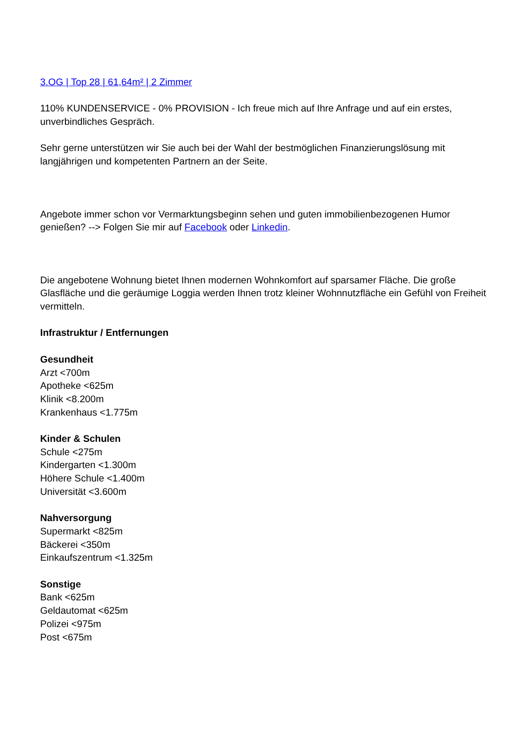3.OG | Top 28 | 61,64m² | 2 Zimmer
110% KUNDENSERVICE - 0% PROVISION - Ich freue mich auf Ihre Anfrage und auf ein erstes, unverbindliches Gespräch.
Sehr gerne unterstützen wir Sie auch bei der Wahl der bestmöglichen Finanzierungslösung mit langjährigen und kompetenten Partnern an der Seite.
Angebote immer schon vor Vermarktungsbeginn sehen und guten immobilienbezogenen Humor genießen? --> Folgen Sie mir auf Facebook oder Linkedin.
Die angebotene Wohnung bietet Ihnen modernen Wohnkomfort auf sparsamer Fläche. Die große Glasfläche und die geräumige Loggia werden Ihnen trotz kleiner Wohnnutzfläche ein Gefühl von Freiheit vermitteln.
Infrastruktur / Entfernungen
Gesundheit
Arzt <700m
Apotheke <625m
Klinik <8.200m
Krankenhaus <1.775m
Kinder & Schulen
Schule <275m
Kindergarten <1.300m
Höhere Schule <1.400m
Universität <3.600m
Nahversorgung
Supermarkt <825m
Bäckerei <350m
Einkaufszentrum <1.325m
Sonstige
Bank <625m
Geldautomat <625m
Polizei <975m
Post <675m